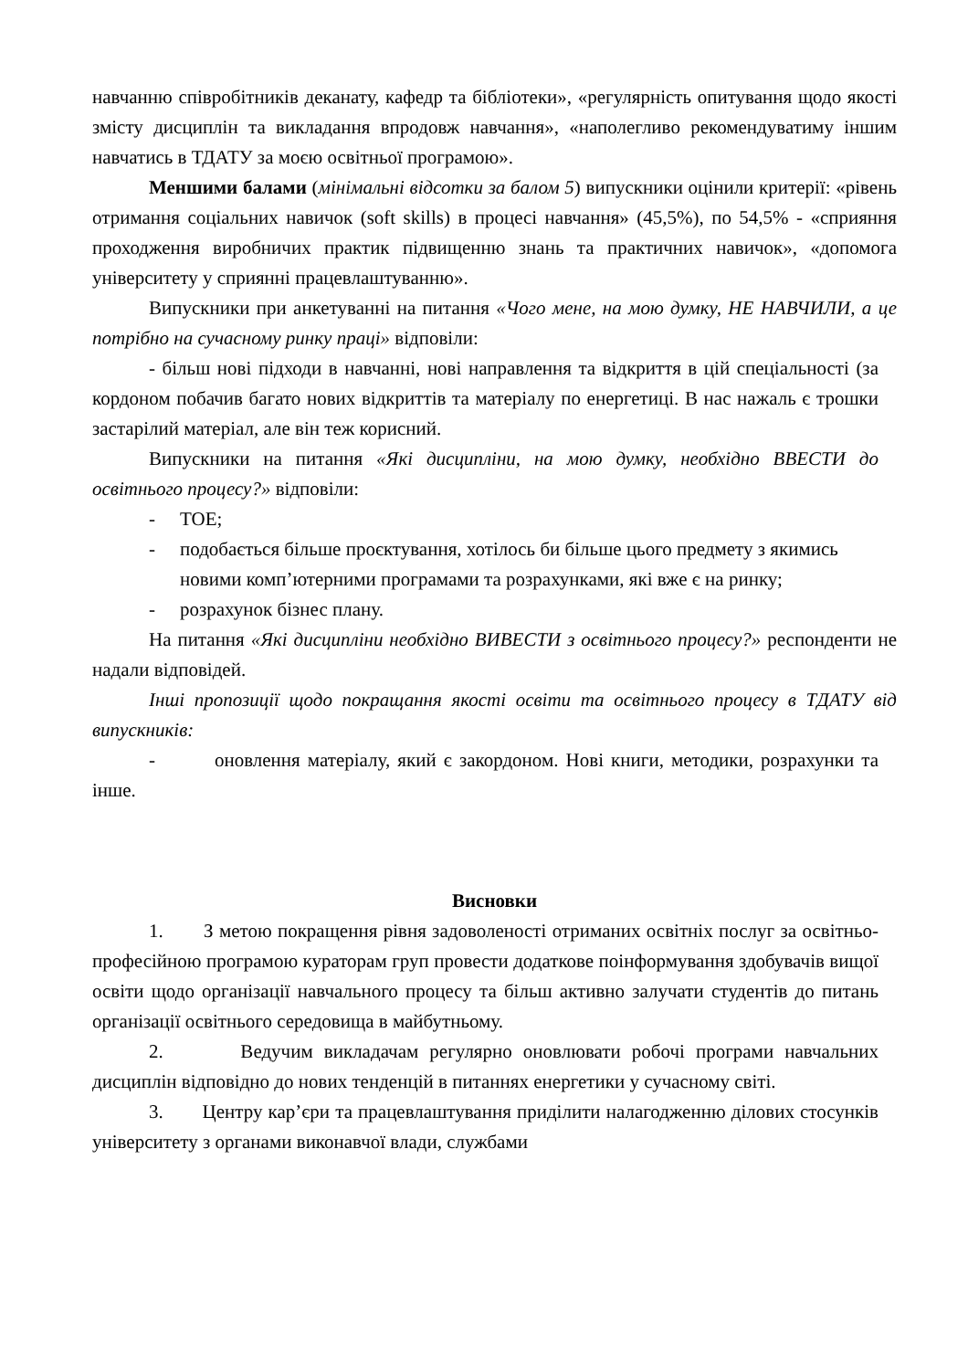навчанню співробітників деканату, кафедр та бібліотеки», «регулярність опитування щодо якості змісту дисциплін та викладання впродовж навчання», «наполегливо рекомендуватиму іншим навчатись в ТДАТУ за моєю освітньої програмою».
Меншими балами (мінімальні відсотки за балом 5) випускники оцінили критерії: «рівень отримання соціальних навичок (soft skills) в процесі навчання» (45,5%), по 54,5% - «сприяння проходження виробничих практик підвищенню знань та практичних навичок», «допомога університету у сприянні працевлаштуванню».
Випускники при анкетуванні на питання «Чого мене, на мою думку, НЕ НАВЧИЛИ, а це потрібно на сучасному ринку праці» відповіли:
- більш нові підходи в навчанні, нові направлення та відкриття в цій спеціальності (за кордоном побачив багато нових відкриттів та матеріалу по енергетиці. В нас нажаль є трошки застарілий матеріал, але він теж корисний.
Випускники на питання «Які дисципліни, на мою думку, необхідно ВВЕСТИ до освітнього процесу?» відповіли:
- ТОЕ;
- подобається більше проєктування, хотілось би більше цього предмету з якимись новими комп’ютерними програмами та розрахунками, які вже є на ринку;
- розрахунок бізнес плану.
На питання «Які дисципліни необхідно ВИВЕСТИ з освітнього процесу?» респонденти не надали відповідей.
Інші пропозиції щодо покращання якості освіти та освітнього процесу в ТДАТУ від випускників:
- оновлення матеріалу, який є закордоном. Нові книги, методики, розрахунки та інше.
Висновки
1. З метою покращення рівня задоволеності отриманих освітніх послуг за освітньо-професійною програмою кураторам груп провести додаткове поінформування здобувачів вищої освіти щодо організації навчального процесу та більш активно залучати студентів до питань організації освітнього середовища в майбутньому.
2. Ведучим викладачам регулярно оновлювати робочі програми навчальних дисциплін відповідно до нових тенденцій в питаннях енергетики у сучасному світі.
3. Центру кар’єри та працевлаштування приділити налагодженню ділових стосунків університету з органами виконавчої влади, службами